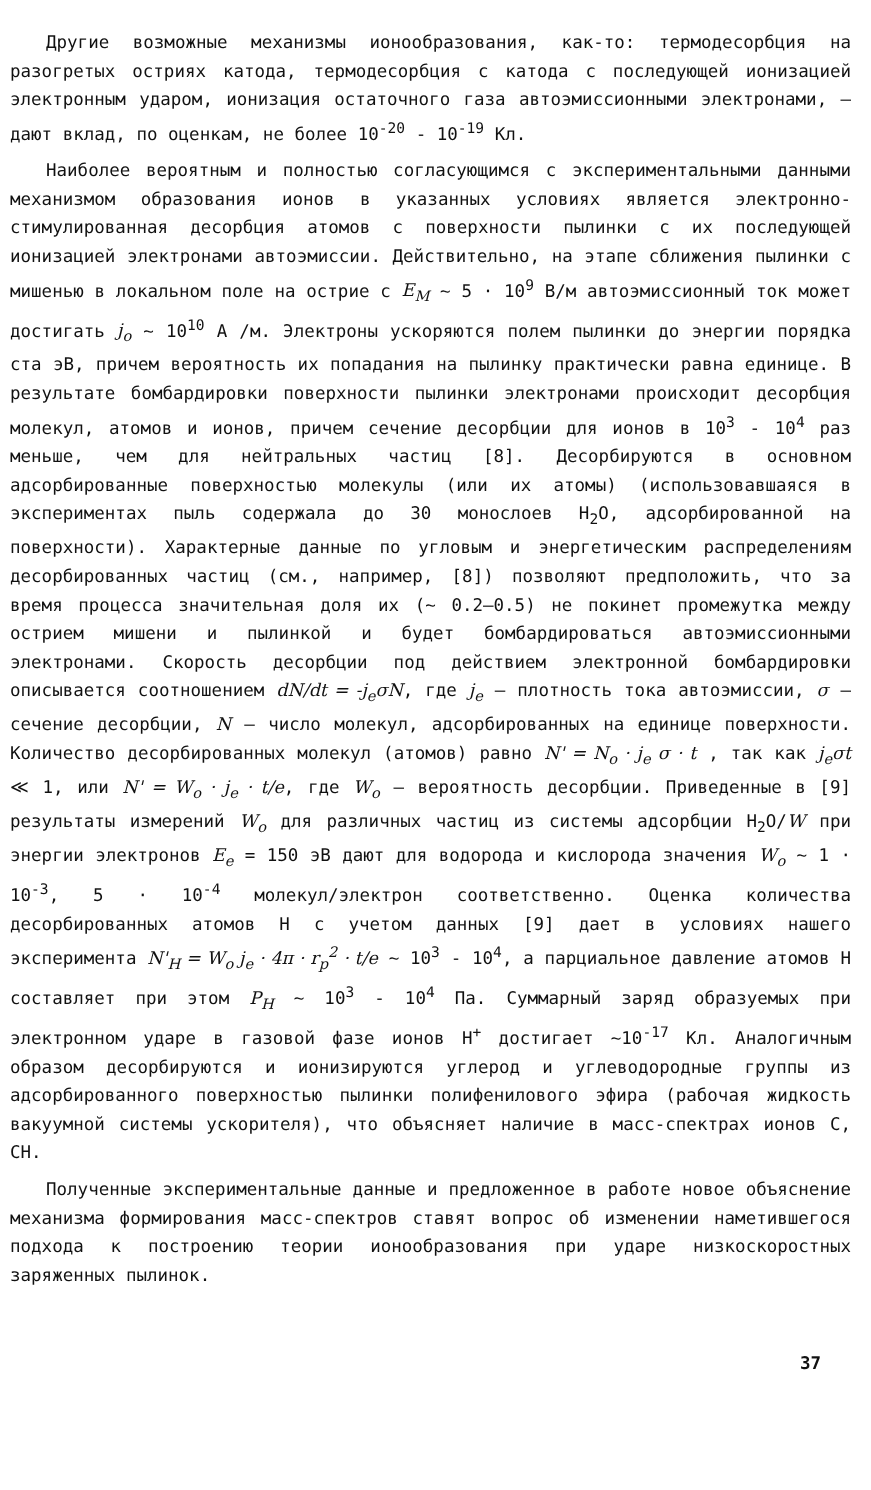Другие возможные механизмы ионообразования, как-то: термодесорбция на разогретых остриях катода, термодесорбция с катода с последующей ионизацией электронным ударом, ионизация остаточного газа автоэмиссионными электронами, – дают вклад, по оценкам, не более 10<sup>-20</sup> - 10<sup>-19</sup> Кл.
Наиболее вероятным и полностью согласующимся с экспериментальными данными механизмом образования ионов в указанных условиях является электронно-стимулированная десорбция атомов с поверхности пылинки с их последующей ионизацией электронами автоэмиссии. Действительно, на этапе сближения пылинки с мишенью в локальном поле на острие с E<sub>M</sub> ~ 5 · 10<sup>9</sup> В/м автоэмиссионный ток может достигать j<sub>o</sub> ~ 10<sup>10</sup> А /м. Электроны ускоряются полем пылинки до энергии порядка ста эВ, причем вероятность их попадания на пылинку практически равна единице. В результате бомбардировки поверхности пылинки электронами происходит десорбция молекул, атомов и ионов, причем сечение десорбции для ионов в 10<sup>3</sup> - 10<sup>4</sup> раз меньше, чем для нейтральных частиц [8]. Десорбируются в основном адсорбированные поверхностью молекулы (или их атомы) (использовавшаяся в экспериментах пыль содержала до 30 монослоев H<sub>2</sub>O, адсорбированной на поверхности). Характерные данные по угловым и энергетическим распределениям десорбированных частиц (см., например, [8]) позволяют предположить, что за время процесса значительная доля их (~ 0.2–0.5) не покинет промежутка между острием мишени и пылинкой и будет бомбардироваться автоэмиссионными электронами. Скорость десорбции под действием электронной бомбардировки описывается соотношением dN/dt = -j<sub>e</sub>σN, где j<sub>e</sub> – плотность тока автоэмиссии, σ – сечение десорбции, N – число молекул, адсорбированных на единице поверхности. Количество десорбированных молекул (атомов) равно N' = N<sub>o</sub> · j<sub>e</sub> σ · t , так как j<sub>e</sub>σt ≪ 1, или N' = W<sub>o</sub> · j<sub>e</sub> · t/e, где W<sub>o</sub> – вероятность десорбции. Приведенные в [9] результаты измерений W<sub>o</sub> для различных частиц из системы адсорбции H<sub>2</sub>O/W при энергии электронов E<sub>e</sub> = 150 эВ дают для водорода и кислорода значения W<sub>o</sub> ~ 1 · 10<sup>-3</sup>, 5 · 10<sup>-4</sup> молекул/электрон соответственно. Оценка количества десорбированных атомов H с учетом данных [9] дает в условиях нашего эксперимента N'<sub>H</sub> = W<sub>o</sub> j<sub>e</sub> · 4π · r<sub>p</sub><sup>2</sup> · t/e ~ 10<sup>3</sup> - 10<sup>4</sup>, а парциальное давление атомов H составляет при этом P<sub>H</sub> ~ 10<sup>3</sup> - 10<sup>4</sup> Па. Суммарный заряд образуемых при электронном ударе в газовой фазе ионов H<sup>+</sup> достигает ~10<sup>-17</sup> Кл. Аналогичным образом десорбируются и ионизируются углерод и углеводородные группы из адсорбированного поверхностью пылинки полифенилового эфира (рабочая жидкость вакуумной системы ускорителя), что объясняет наличие в масс-спектрах ионов C, CH.
Полученные экспериментальные данные и предложенное в работе новое объяснение механизма формирования масс-спектров ставят вопрос об изменении наметившегося подхода к построению теории ионообразования при ударе низкоскоростных заряженных пылинок.
37